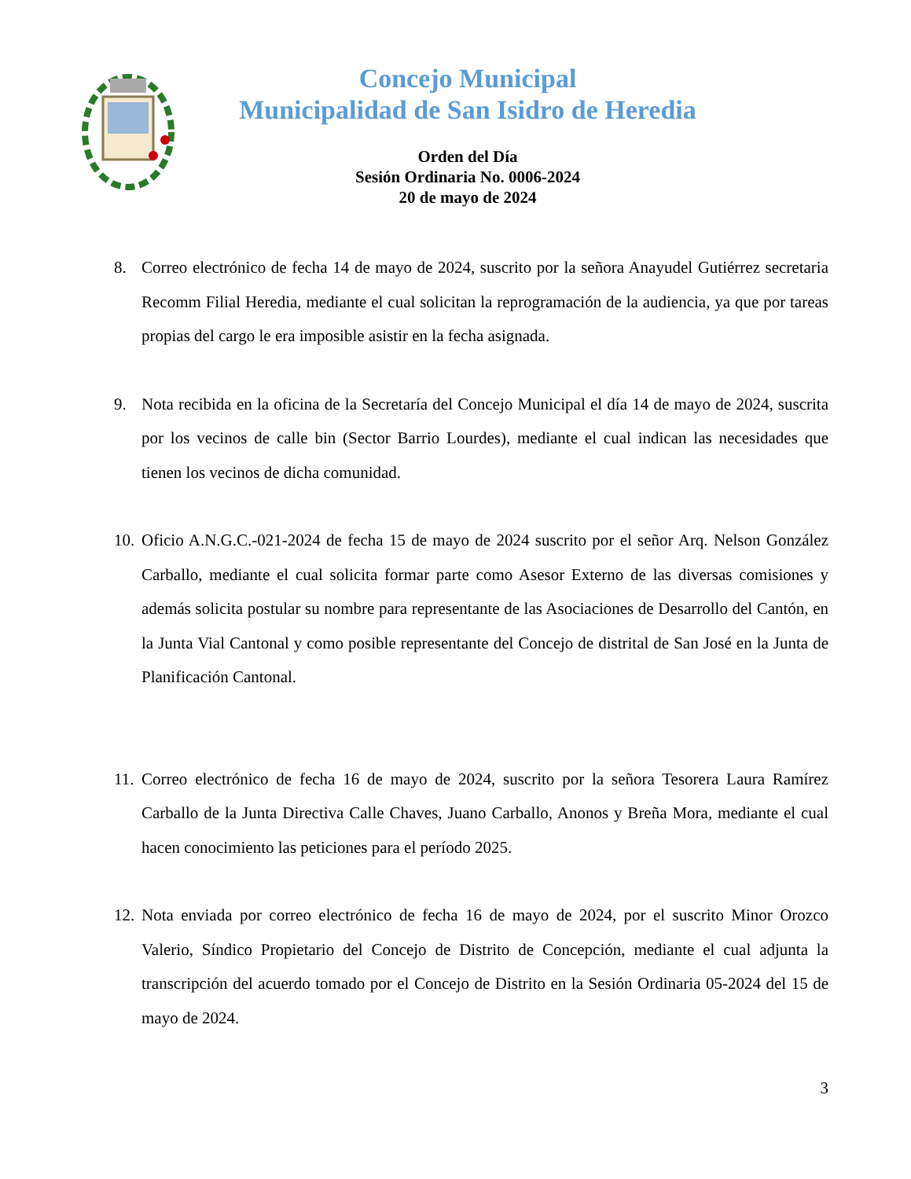Concejo Municipal
Municipalidad de San Isidro de Heredia
Orden del Día
Sesión Ordinaria No. 0006-2024
20 de mayo de 2024
8. Correo electrónico de fecha 14 de mayo de 2024, suscrito por la señora Anayudel Gutiérrez secretaria Recomm Filial Heredia, mediante el cual solicitan la reprogramación de la audiencia, ya que por tareas propias del cargo le era imposible asistir en la fecha asignada.
9. Nota recibida en la oficina de la Secretaría del Concejo Municipal el día 14 de mayo de 2024, suscrita por los vecinos de calle bin (Sector Barrio Lourdes), mediante el cual indican las necesidades que tienen los vecinos de dicha comunidad.
10. Oficio A.N.G.C.-021-2024 de fecha 15 de mayo de 2024 suscrito por el señor Arq. Nelson González Carballo, mediante el cual solicita formar parte como Asesor Externo de las diversas comisiones y además solicita postular su nombre para representante de las Asociaciones de Desarrollo del Cantón, en la Junta Vial Cantonal y como posible representante del Concejo de distrital de San José en la Junta de Planificación Cantonal.
11. Correo electrónico de fecha 16 de mayo de 2024, suscrito por la señora Tesorera Laura Ramírez Carballo de la Junta Directiva Calle Chaves, Juano Carballo, Anonos y Breña Mora, mediante el cual hacen conocimiento las peticiones para el período 2025.
12. Nota enviada por correo electrónico de fecha 16 de mayo de 2024, por el suscrito Minor Orozco Valerio, Síndico Propietario del Concejo de Distrito de Concepción, mediante el cual adjunta la transcripción del acuerdo tomado por el Concejo de Distrito en la Sesión Ordinaria 05-2024 del 15 de mayo de 2024.
3